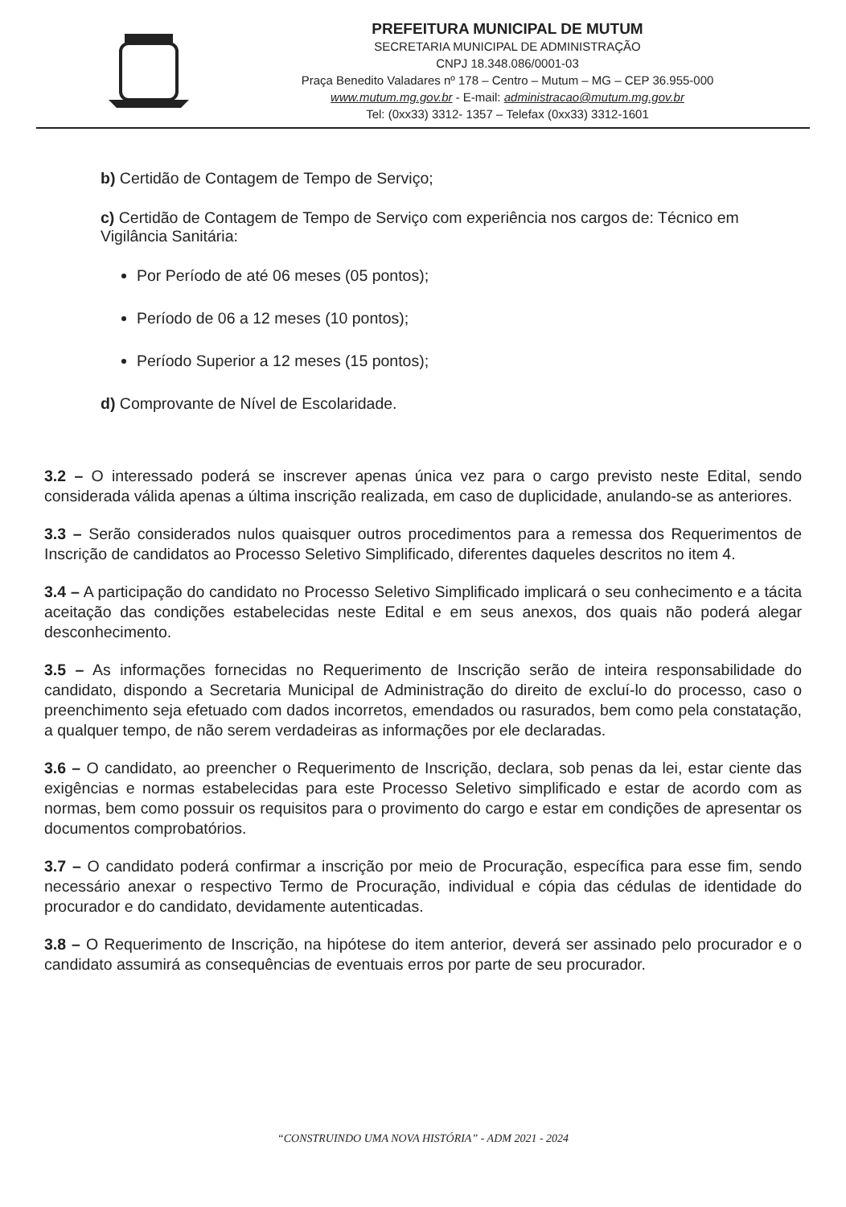PREFEITURA MUNICIPAL DE MUTUM
SECRETARIA MUNICIPAL DE ADMINISTRAÇÃO
CNPJ 18.348.086/0001-03
Praça Benedito Valadares nº 178 – Centro – Mutum – MG – CEP 36.955-000
www.mutum.mg.gov.br - E-mail: administracao@mutum.mg.gov.br
Tel: (0xx33) 3312- 1357 – Telefax (0xx33) 3312-1601
b) Certidão de Contagem de Tempo de Serviço;
c) Certidão de Contagem de Tempo de Serviço com experiência nos cargos de: Técnico em Vigilância Sanitária:
Por Período de até 06 meses (05 pontos);
Período de 06 a 12 meses (10 pontos);
Período Superior a 12 meses (15 pontos);
d) Comprovante de Nível de Escolaridade.
3.2 – O interessado poderá se inscrever apenas única vez para o cargo previsto neste Edital, sendo considerada válida apenas a última inscrição realizada, em caso de duplicidade, anulando-se as anteriores.
3.3 – Serão considerados nulos quaisquer outros procedimentos para a remessa dos Requerimentos de Inscrição de candidatos ao Processo Seletivo Simplificado, diferentes daqueles descritos no item 4.
3.4 – A participação do candidato no Processo Seletivo Simplificado implicará o seu conhecimento e a tácita aceitação das condições estabelecidas neste Edital e em seus anexos, dos quais não poderá alegar desconhecimento.
3.5 – As informações fornecidas no Requerimento de Inscrição serão de inteira responsabilidade do candidato, dispondo a Secretaria Municipal de Administração do direito de excluí-lo do processo, caso o preenchimento seja efetuado com dados incorretos, emendados ou rasurados, bem como pela constatação, a qualquer tempo, de não serem verdadeiras as informações por ele declaradas.
3.6 – O candidato, ao preencher o Requerimento de Inscrição, declara, sob penas da lei, estar ciente das exigências e normas estabelecidas para este Processo Seletivo simplificado e estar de acordo com as normas, bem como possuir os requisitos para o provimento do cargo e estar em condições de apresentar os documentos comprobatórios.
3.7 – O candidato poderá confirmar a inscrição por meio de Procuração, específica para esse fim, sendo necessário anexar o respectivo Termo de Procuração, individual e cópia das cédulas de identidade do procurador e do candidato, devidamente autenticadas.
3.8 – O Requerimento de Inscrição, na hipótese do item anterior, deverá ser assinado pelo procurador e o candidato assumirá as consequências de eventuais erros por parte de seu procurador.
“CONSTRUINDO UMA NOVA HISTÓRIA” - ADM 2021 - 2024